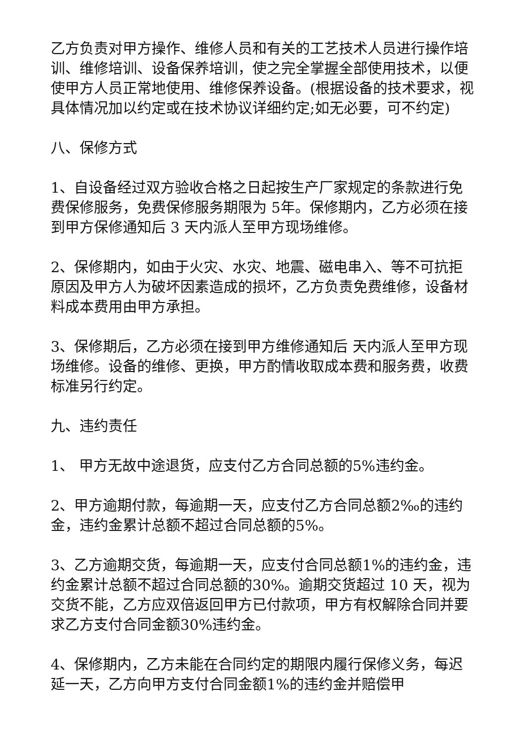乙方负责对甲方操作、维修人员和有关的工艺技术人员进行操作培训、维修培训、设备保养培训，使之完全掌握全部使用技术，以便使甲方人员正常地使用、维修保养设备。(根据设备的技术要求，视具体情况加以约定或在技术协议详细约定;如无必要，可不约定)
八、保修方式
1、自设备经过双方验收合格之日起按生产厂家规定的条款进行免费保修服务，免费保修服务期限为 5年。保修期内，乙方必须在接到甲方保修通知后 3 天内派人至甲方现场维修。
2、保修期内，如由于火灾、水灾、地震、磁电串入、等不可抗拒原因及甲方人为破坏因素造成的损坏，乙方负责免费维修，设备材料成本费用由甲方承担。
3、保修期后，乙方必须在接到甲方维修通知后 天内派人至甲方现场维修。设备的维修、更换，甲方酌情收取成本费和服务费，收费标准另行约定。
九、违约责任
1、 甲方无故中途退货，应支付乙方合同总额的5%违约金。
2、甲方逾期付款，每逾期一天，应支付乙方合同总额2‰的违约金，违约金累计总额不超过合同总额的5%。
3、乙方逾期交货，每逾期一天，应支付合同总额1%的违约金，违约金累计总额不超过合同总额的30%。逾期交货超过 10 天，视为交货不能，乙方应双倍返回甲方已付款项，甲方有权解除合同并要求乙方支付合同金额30%违约金。
4、保修期内，乙方未能在合同约定的期限内履行保修义务，每迟延一天，乙方向甲方支付合同金额1%的违约金并赔偿甲